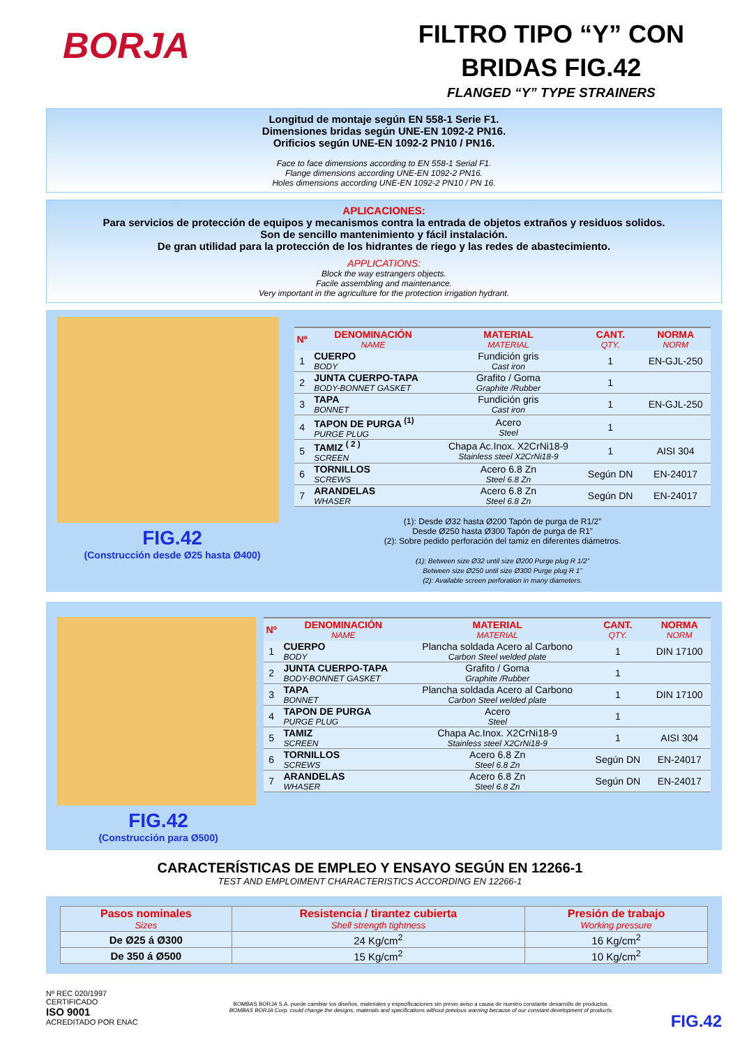BORJA
FILTRO TIPO “Y” CON
BRIDAS FIG.42
FLANGED “Y” TYPE STRAINERS
Longitud de montaje según EN 558-1 Serie F1.
Dimensiones bridas según UNE-EN 1092-2 PN16.
Orificios según UNE-EN 1092-2 PN10 / PN16.
Face to face dimensions according to EN 558-1 Serial F1.
Flange dimensions according UNE-EN 1092-2 PN16.
Holes dimensions according UNE-EN 1092-2 PN10 / PN 16.
APLICACIONES:
Para servicios de protección de equipos y mecanismos contra la entrada de objetos extraños y residuos solidos.
Son de sencillo mantenimiento y fácil instalación.
De gran utilidad para la protección de los hidrantes de riego y las redes de abastecimiento.
APPLICATIONS:
Block the way estrangers objects.
Facile assembling and maintenance.
Very important in the agriculture for the protection irrigation hydrant.
FIG.42
(Construcción desde Ø25 hasta Ø400)
| Nº | DENOMINACIÓN NAME | MATERIAL MATERIAL | CANT. QTY. | NORMA NORM |
| --- | --- | --- | --- | --- |
| 1 | CUERPO BODY | Fundición gris Cast iron | 1 | EN-GJL-250 |
| 2 | JUNTA CUERPO-TAPA BODY-BONNET GASKET | Grafito / Goma Graphite /Rubber | 1 | |
| 3 | TAPA BONNET | Fundición gris Cast iron | 1 | EN-GJL-250 |
| 4 | TAPON DE PURGA <sup>(1)</sup> PURGE PLUG | Acero Steel | 1 | |
| 5 | TAMIZ <sup>( 2 )</sup> SCREEN | Chapa Ac.Inox. X2CrNi18-9 Stainless steel X2CrNi18-9 | 1 | AISI 304 |
| 6 | TORNILLOS SCREWS | Acero 6.8 Zn Steel 6.8 Zn | Según DN | EN-24017 |
| 7 | ARANDELAS WHASER | Acero 6.8 Zn Steel 6.8 Zn | Según DN | EN-24017 |
(1): Desde Ø32 hasta Ø200 Tapón de purga de R1/2”
Desde Ø250 hasta Ø300 Tapón de purga de R1”
(2): Sobre pedido perforación del tamiz en diferentes diámetros.
(1): Between size Ø32 until size Ø200 Purge plug R 1/2”
Between size Ø250 until size Ø300 Purge plug R 1”
(2): Available screen perforation in many diameters.
FIG.42
(Construcción para Ø500)
| Nº | DENOMINACIÓN NAME | MATERIAL MATERIAL | CANT. QTY. | NORMA NORM |
| --- | --- | --- | --- | --- |
| 1 | CUERPO BODY | Plancha soldada Acero al Carbono Carbon Steel welded plate | 1 | DIN 17100 |
| 2 | JUNTA CUERPO-TAPA BODY-BONNET GASKET | Grafito / Goma Graphite /Rubber | 1 | |
| 3 | TAPA BONNET | Plancha soldada Acero al Carbono Carbon Steel welded plate | 1 | DIN 17100 |
| 4 | TAPON DE PURGA PURGE PLUG | Acero Steel | 1 | |
| 5 | TAMIZ SCREEN | Chapa Ac.Inox. X2CrNi18-9 Stainless steel X2CrNi18-9 | 1 | AISI 304 |
| 6 | TORNILLOS SCREWS | Acero 6.8 Zn Steel 6.8 Zn | Según DN | EN-24017 |
| 7 | ARANDELAS WHASER | Acero 6.8 Zn Steel 6.8 Zn | Según DN | EN-24017 |
CARACTERÍSTICAS DE EMPLEO Y ENSAYO SEGÚN EN 12266-1
TEST AND EMPLOIMENT CHARACTERISTICS ACCORDING EN 12266-1
| Pasos nominales Sizes | Resistencia / tirantez cubierta Shell strength tightness | Presión de trabajo Working pressure |
| --- | --- | --- |
| De Ø25 á Ø300 | 24 Kg/cm<sup>2</sup> | 16 Kg/cm<sup>2</sup> |
| De 350 á Ø500 | 15 Kg/cm<sup>2</sup> | 10 Kg/cm<sup>2</sup> |
Nº REC 020/1997
CERTIFICADO
ISO 9001
ACREDITADO POR ENAC
BOMBAS BORJA S.A. puede cambiar los diseños, materiales y especificaciones sin previo aviso a causa de nuestro constante desarrollo de productos.
BOMBAS BORJA Corp. could change the designs, materials and specifications without previous warning because of our constant development of products.
FIG.42